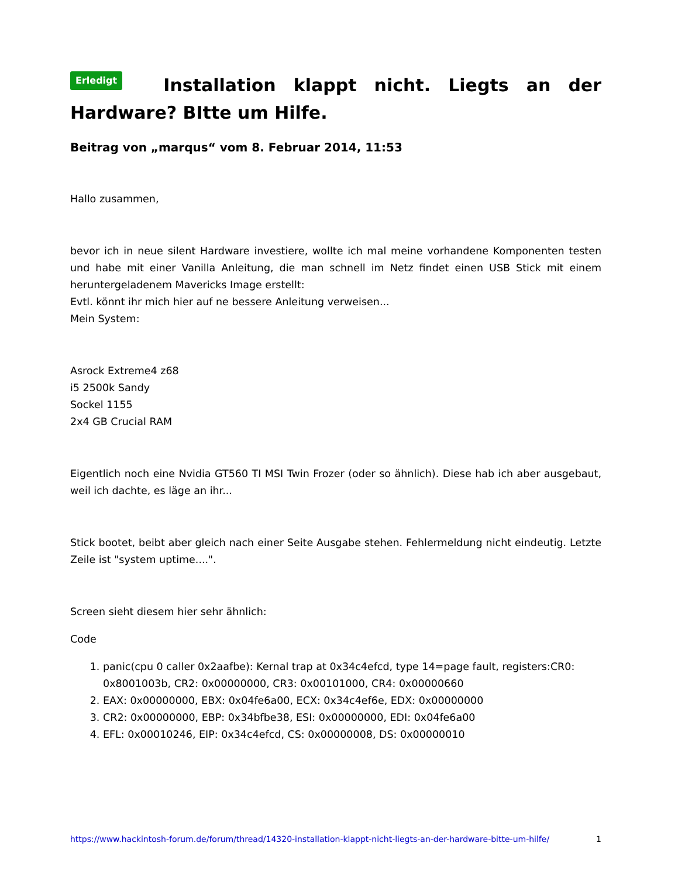Erledigt Installation klappt nicht. Liegts an der Hardware? BItte um Hilfe.
Beitrag von „marqus“ vom 8. Februar 2014, 11:53
Hallo zusammen,
bevor ich in neue silent Hardware investiere, wollte ich mal meine vorhandene Komponenten testen und habe mit einer Vanilla Anleitung, die man schnell im Netz findet einen USB Stick mit einem heruntergeladenem Mavericks Image erstellt:
Evtl. könnt ihr mich hier auf ne bessere Anleitung verweisen...
Mein System:
Asrock Extreme4 z68
i5 2500k Sandy
Sockel 1155
2x4 GB Crucial RAM
Eigentlich noch eine Nvidia GT560 TI MSI Twin Frozer (oder so ähnlich). Diese hab ich aber ausgebaut, weil ich dachte, es läge an ihr...
Stick bootet, beibt aber gleich nach einer Seite Ausgabe stehen. Fehlermeldung nicht eindeutig. Letzte Zeile ist "system uptime....".
Screen sieht diesem hier sehr ähnlich:
Code
1. panic(cpu 0 caller 0x2aafbe): Kernal trap at 0x34c4efcd, type 14=page fault, registers:CR0: 0x8001003b, CR2: 0x00000000, CR3: 0x00101000, CR4: 0x00000660
2. EAX: 0x00000000, EBX: 0x04fe6a00, ECX: 0x34c4ef6e, EDX: 0x00000000
3. CR2: 0x00000000, EBP: 0x34bfbe38, ESI: 0x00000000, EDI: 0x04fe6a00
4. EFL: 0x00010246, EIP: 0x34c4efcd, CS: 0x00000008, DS: 0x00000010
https://www.hackintosh-forum.de/forum/thread/14320-installation-klappt-nicht-liegts-an-der-hardware-bitte-um-hilfe/ 1